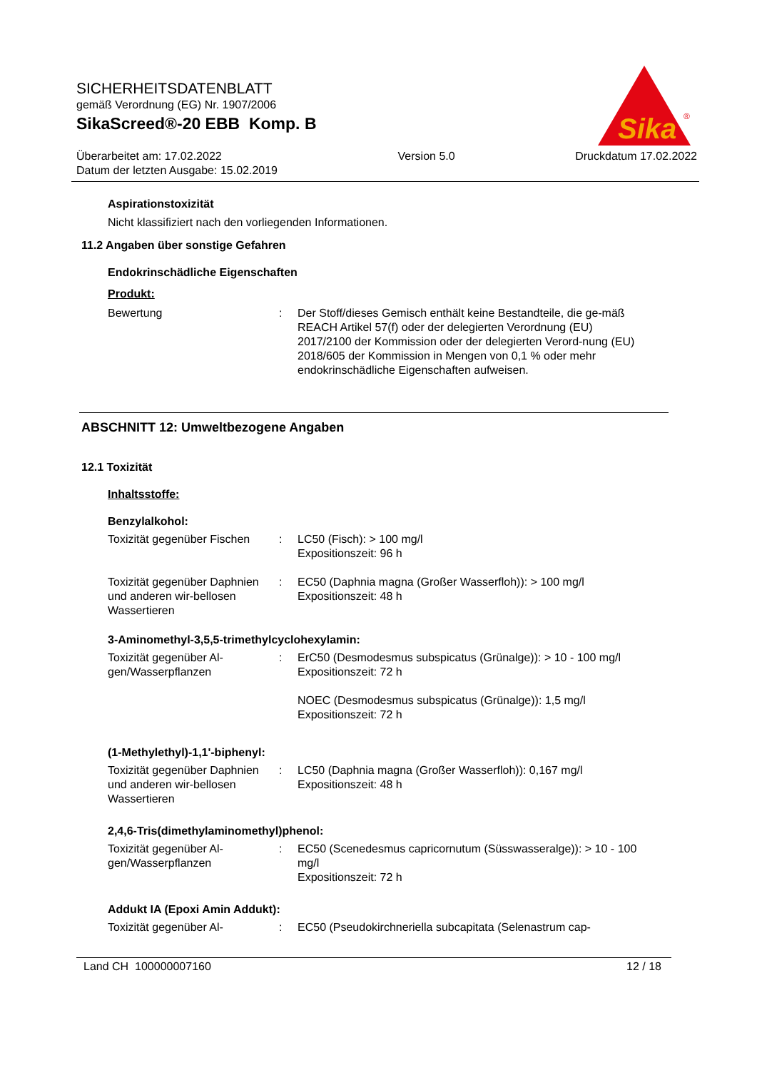SICHERHEITSDATENBLATT
gemäß Verordnung (EG) Nr. 1907/2006
SikaScreed®-20 EBB Komp. B
Überarbeitet am: 17.02.2022
Datum der letzten Ausgabe: 15.02.2019
Version 5.0 Druckdatum 17.02.2022
Sika
®
Aspirationstoxizität
Nicht klassifiziert nach den vorliegenden Informationen.
11.2 Angaben über sonstige Gefahren
Endokrinschädliche Eigenschaften
Produkt:
Bewertung : Der Stoff/dieses Gemisch enthält keine Bestandteile, die ge-mäß REACH Artikel 57(f) oder der delegierten Verordnung (EU) 2017/2100 der Kommission oder der delegierten Verord-nung (EU) 2018/605 der Kommission in Mengen von 0,1 % oder mehr endokrinschädliche Eigenschaften aufweisen.
ABSCHNITT 12: Umweltbezogene Angaben
12.1 Toxizität
Inhaltsstoffe:
Benzylalkohol:
Toxizität gegenüber Fischen
: LC50 (Fisch): > 100 mg/l
Expositionszeit: 96 h
Toxizität gegenüber Daphnien und anderen wir-bellosen Wassertieren
: EC50 (Daphnia magna (Großer Wasserfloh)): > 100 mg/l
Expositionszeit: 48 h
3-Aminomethyl-3,5,5-trimethylcyclohexylamin:
Toxizität gegenüber Al-gen/Wasserpflanzen
: ErC50 (Desmodesmus subspicatus (Grünalge)): > 10 - 100 mg/l
Expositionszeit: 72 h
NOEC (Desmodesmus subspicatus (Grünalge)): 1,5 mg/l
Expositionszeit: 72 h
(1-Methylethyl)-1,1'-biphenyl:
Toxizität gegenüber Daphnien und anderen wir-bellosen Wassertieren
: LC50 (Daphnia magna (Großer Wasserfloh)): 0,167 mg/l
Expositionszeit: 48 h
2,4,6-Tris(dimethylaminomethyl)phenol:
Toxizität gegenüber Al-gen/Wasserpflanzen
: EC50 (Scenedesmus capricornutum (Süsswasseralge)): > 10 - 100 mg/l
Expositionszeit: 72 h
Addukt IA (Epoxi Amin Addukt):
Toxizität gegenüber Al- : EC50 (Pseudokirchneriella subcapitata (Selenastrum cap-
Land CH 100000007160 12 / 18